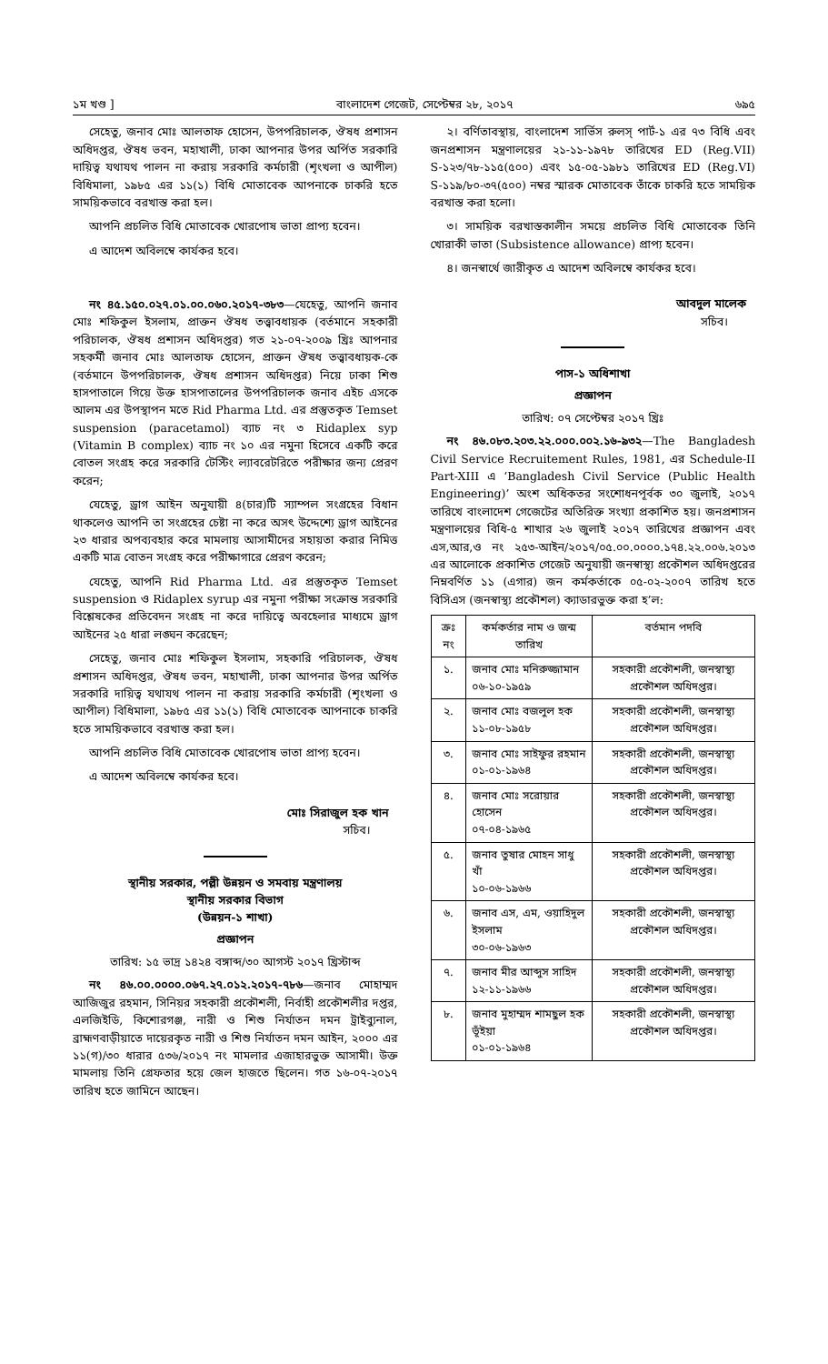১ম খণ্ড ] বাংলাদেশ গেজেট, সেপ্টেম্বর ২৮, ২০১৭ ৬৯৫
সেহেতু, জনাব মোঃ আলতাফ হোসেন, উপপরিচালক, ঔষধ প্রশাসন অধিদপ্তর, ঔষধ ভবন, মহাখালী, ঢাকা আপনার উপর অর্পিত সরকারি দায়িত্ব যথাযথ পালন না করায় সরকারি কর্মচারী (শৃংখলা ও আপীল) বিধিমালা, ১৯৮৫ এর ১১(১) বিধি মোতাবেক আপনাকে চাকরি হতে সাময়িকভাবে বরখাস্ত করা হল।
আপনি প্রচলিত বিধি মোতাবেক খোরপোষ ভাতা প্রাপ্য হবেন।
এ আদেশ অবিলম্বে কার্যকর হবে।
নং ৪৫.১৫০.০২৭.০১.০০.০৬০.২০১৭-৩৮৩—যেহেতু, আপনি জনাব মোঃ শফিকুল ইসলাম, প্রাক্তন ঔষধ তত্ত্বাবধায়ক (বর্তমানে সহকারী পরিচালক, ঔষধ প্রশাসন অধিদপ্তর) গত ২১-০৭-২০০৯ খ্রিঃ আপনার সহকর্মী জনাব মোঃ আলতাফ হোসেন, প্রাক্তন ঔষধ তত্ত্বাবধায়ক-কে (বর্তমানে উপপরিচালক, ঔষধ প্রশাসন অধিদপ্তর) নিয়ে ঢাকা শিশু হাসপাতালে গিয়ে উক্ত হাসপাতালের উপপরিচালক জনাব এইচ এসকে আলম এর উপস্থাপন মতে Rid Pharma Ltd. এর প্রস্তুতকৃত Temset suspension (paracetamol) ব্যাচ নং ৩ Ridaplex syp (Vitamin B complex) ব্যাচ নং ১০ এর নমুনা হিসেবে একটি করে বোতল সংগ্রহ করে সরকারি টেস্টিং ল্যাবরেটরিতে পরীক্ষার জন্য প্রেরণ করেন;
যেহেতু, ড্রাগ আইন অনুযায়ী ৪(চার)টি স্যাম্পল সংগ্রহের বিধান থাকলেও আপনি তা সংগ্রহের চেষ্টা না করে অসৎ উদ্দেশ্যে ড্রাগ আইনের ২৩ ধারার অপব্যবহার করে মামলায় আসামীদের সহায়তা করার নিমিত্ত একটি মাত্র বোতন সংগ্রহ করে পরীক্ষাগারে প্রেরণ করেন;
যেহেতু, আপনি Rid Pharma Ltd. এর প্রস্তুতকৃত Temset suspension ও Ridaplex syrup এর নমুনা পরীক্ষা সংক্রান্ত সরকারি বিশ্লেষকের প্রতিবেদন সংগ্রহ না করে দায়িত্বে অবহেলার মাধ্যমে ড্রাগ আইনের ২৫ ধারা লঙ্ঘন করেছেন;
সেহেতু, জনাব মোঃ শফিকুল ইসলাম, সহকারি পরিচালক, ঔষধ প্রশাসন অধিদপ্তর, ঔষধ ভবন, মহাখালী, ঢাকা আপনার উপর অর্পিত সরকারি দায়িত্ব যথাযথ পালন না করায় সরকারি কর্মচারী (শৃংখলা ও আপীল) বিধিমালা, ১৯৮৫ এর ১১(১) বিধি মোতাবেক আপনাকে চাকরি হতে সাময়িকভাবে বরখাস্ত করা হল।
আপনি প্রচলিত বিধি মোতাবেক খোরপোষ ভাতা প্রাপ্য হবেন।
এ আদেশ অবিলম্বে কার্যকর হবে।
মোঃ সিরাজুল হক খান
সচিব।
স্থানীয় সরকার, পল্লী উন্নয়ন ও সমবায় মন্ত্রণালয়
স্থানীয় সরকার বিভাগ
(উন্নয়ন-১ শাখা)
প্রজ্ঞাপন
তারিখ: ১৫ ভাদ্র ১৪২৪ বঙ্গাব্দ/৩০ আগস্ট ২০১৭ খ্রিস্টাব্দ
নং ৪৬.০০.০০০০.০৬৭.২৭.০১২.২০১৭-৭৮৬—জনাব মোহাম্মদ আজিজুর রহমান, সিনিয়র সহকারী প্রকৌশলী, নির্বাহী প্রকৌশলীর দপ্তর, এলজিইডি, কিশোরগঞ্জ, নারী ও শিশু নির্যাতন দমন ট্রাইব্যুনাল, ব্রাহ্মণবাড়ীয়াতে দায়েরকৃত নারী ও শিশু নির্যাতন দমন আইন, ২০০০ এর ১১(গ)/৩০ ধারার ৫৩৬/২০১৭ নং মামলার এজাহারভুক্ত আসামী। উক্ত মামলায় তিনি গ্রেফতার হয়ে জেল হাজতে ছিলেন। গত ১৬-০৭-২০১৭ তারিখ হতে জামিনে আছেন।
২। বর্ণিতাবস্থায়, বাংলাদেশ সার্ভিস রুলস্ পার্ট-১ এর ৭৩ বিধি এবং জনপ্রশাসন মন্ত্রণালয়ের ২১-১১-১৯৭৮ তারিখের ED (Reg.VII) S-১২৩/৭৮-১১৫(৫০০) এবং ১৫-০৫-১৯৮১ তারিখের ED (Reg.VI) S-১১৯/৮০-৩৭(৫০০) নম্বর স্মারক মোতাবেক তাঁকে চাকরি হতে সাময়িক বরখাস্ত করা হলো।
৩। সাময়িক বরখাস্তকালীন সময়ে প্রচলিত বিধি মোতাবেক তিনি খোরাকী ভাতা (Subsistence allowance) প্রাপ্য হবেন।
৪। জনস্বার্থে জারীকৃত এ আদেশ অবিলম্বে কার্যকর হবে।
আবদুল মালেক
সচিব।
পাস-১ অধিশাখা
প্রজ্ঞাপন
তারিখ: ০৭ সেপ্টেম্বর ২০১৭ খ্রিঃ
নং ৪৬.০৮৩.২০৩.২২.০০০.০০২.১৬-৯৩২—The Bangladesh Civil Service Recruitement Rules, 1981, এর Schedule-II Part-XIII এ ‘Bangladesh Civil Service (Public Health Engineering)’ অংশ অধিকতর সংশোধনপূর্বক ৩০ জুলাই, ২০১৭ তারিখে বাংলাদেশ গেজেটের অতিরিক্ত সংখ্যা প্রকাশিত হয়। জনপ্রশাসন মন্ত্রণালয়ের বিধি-৫ শাখার ২৬ জুলাই ২০১৭ তারিখের প্রজ্ঞাপন এবং এস,আর,ও নং ২৫৩-আইন/২০১৭/০৫.০০.০০০০.১৭৪.২২.০০৬.২০১৩ এর আলোকে প্রকাশিত গেজেট অনুযায়ী জনস্বাস্থ্য প্রকৌশল অধিদপ্তরের নিম্নবর্ণিত ১১ (এগার) জন কর্মকর্তাকে ০৫-০২-২০০৭ তারিখ হতে বিসিএস (জনস্বাস্থ্য প্রকৌশল) ক্যাডারভুক্ত করা হ’ল:
| ক্রঃ নং | কর্মকর্তার নাম ও জন্ম তারিখ | বর্তমান পদবি |
| --- | --- | --- |
| ১. | জনাব মোঃ মনিরুজ্জামান ০৬-১০-১৯৫৯ | সহকারী প্রকৌশলী, জনস্বাস্থ্য প্রকৌশল অধিদপ্তর। |
| ২. | জনাব মোঃ বজলুল হক ১১-০৮-১৯৫৮ | সহকারী প্রকৌশলী, জনস্বাস্থ্য প্রকৌশল অধিদপ্তর। |
| ৩. | জনাব মোঃ সাইফুর রহমান ০১-০১-১৯৬৪ | সহকারী প্রকৌশলী, জনস্বাস্থ্য প্রকৌশল অধিদপ্তর। |
| ৪. | জনাব মোঃ সরোয়ার হোসেন ০৭-০৪-১৯৬৫ | সহকারী প্রকৌশলী, জনস্বাস্থ্য প্রকৌশল অধিদপ্তর। |
| ৫. | জনাব তুষার মোহন সাধু খাঁ ১০-০৬-১৯৬৬ | সহকারী প্রকৌশলী, জনস্বাস্থ্য প্রকৌশল অধিদপ্তর। |
| ৬. | জনাব এস, এম, ওয়াহিদুল ইসলাম ৩০-০৬-১৯৬৩ | সহকারী প্রকৌশলী, জনস্বাস্থ্য প্রকৌশল অধিদপ্তর। |
| ৭. | জনাব মীর আব্দুস সাহিদ ১২-১১-১৯৬৬ | সহকারী প্রকৌশলী, জনস্বাস্থ্য প্রকৌশল অধিদপ্তর। |
| ৮. | জনাব মুহাম্মদ শামছুল হক ভূঁইয়া ০১-০১-১৯৬৪ | সহকারী প্রকৌশলী, জনস্বাস্থ্য প্রকৌশল অধিদপ্তর। |